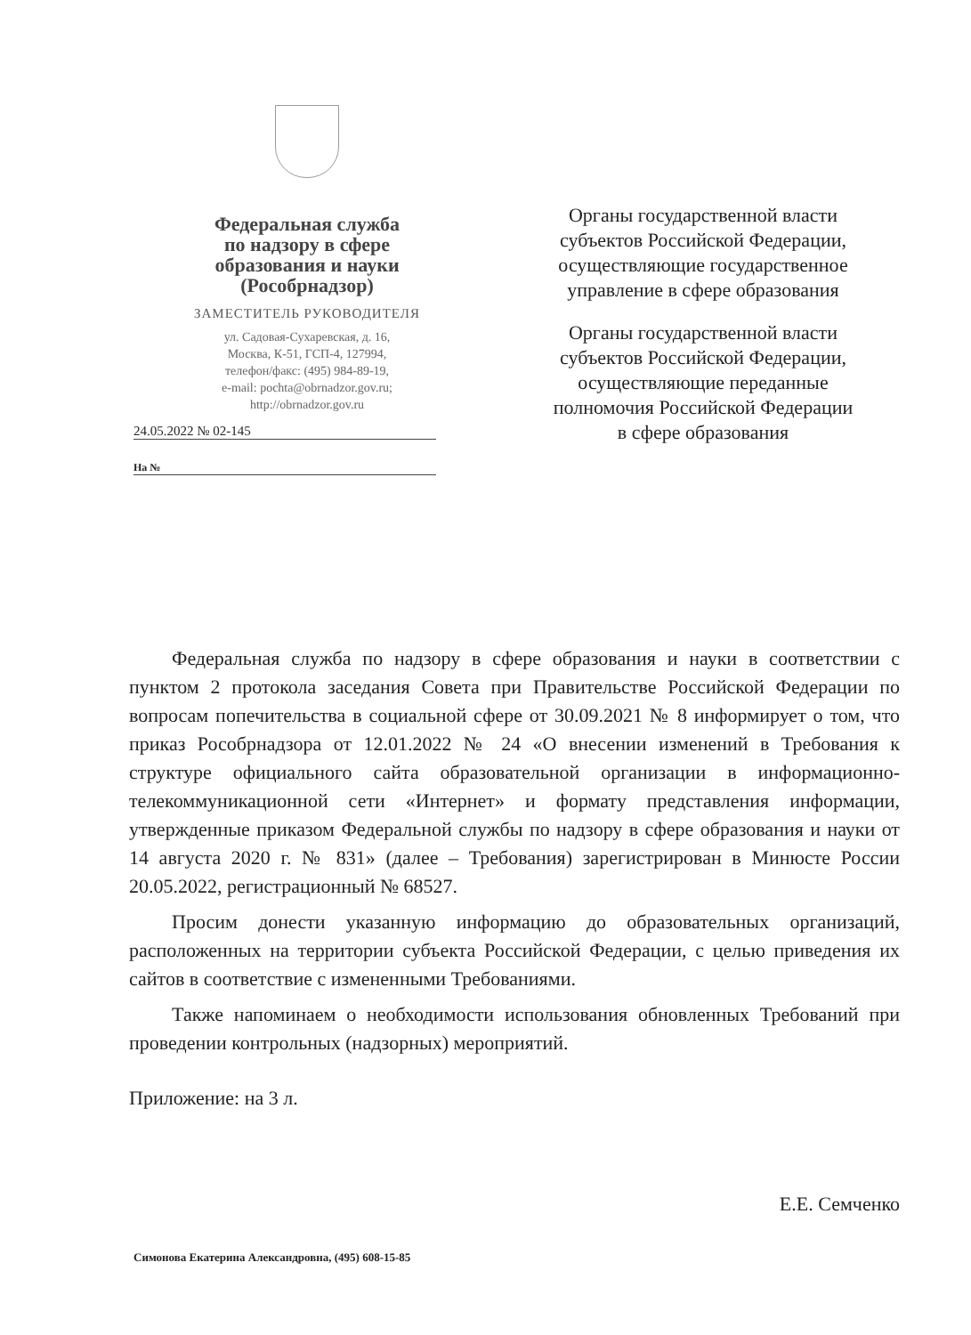Федеральная служба
по надзору в сфере
образования и науки
(Рособрнадзор)
ЗАМЕСТИТЕЛЬ РУКОВОДИТЕЛЯ
ул. Садовая-Сухаревская, д. 16,
Москва, К-51, ГСП-4, 127994,
телефон/факс: (495) 984-89-19,
e-mail: pochta@obrnadzor.gov.ru;
http://obrnadzor.gov.ru
24.05.2022 № 02-145
На №
Органы государственной власти субъектов Российской Федерации, осуществляющие государственное управление в сфере образования
Органы государственной власти субъектов Российской Федерации, осуществляющие переданные полномочия Российской Федерации в сфере образования
Федеральная служба по надзору в сфере образования и науки в соответствии с пунктом 2 протокола заседания Совета при Правительстве Российской Федерации по вопросам попечительства в социальной сфере от 30.09.2021 № 8 информирует о том, что приказ Рособрнадзора от 12.01.2022 № 24 «О внесении изменений в Требования к структуре официального сайта образовательной организации в информационно-телекоммуникационной сети «Интернет» и формату представления информации, утвержденные приказом Федеральной службы по надзору в сфере образования и науки от 14 августа 2020 г. № 831» (далее – Требования) зарегистрирован в Минюсте России 20.05.2022, регистрационный № 68527.
Просим донести указанную информацию до образовательных организаций, расположенных на территории субъекта Российской Федерации, с целью приведения их сайтов в соответствие с измененными Требованиями.
Также напоминаем о необходимости использования обновленных Требований при проведении контрольных (надзорных) мероприятий.
Приложение: на 3 л.
Е.Е. Семченко
Симонова Екатерина Александровна, (495) 608-15-85